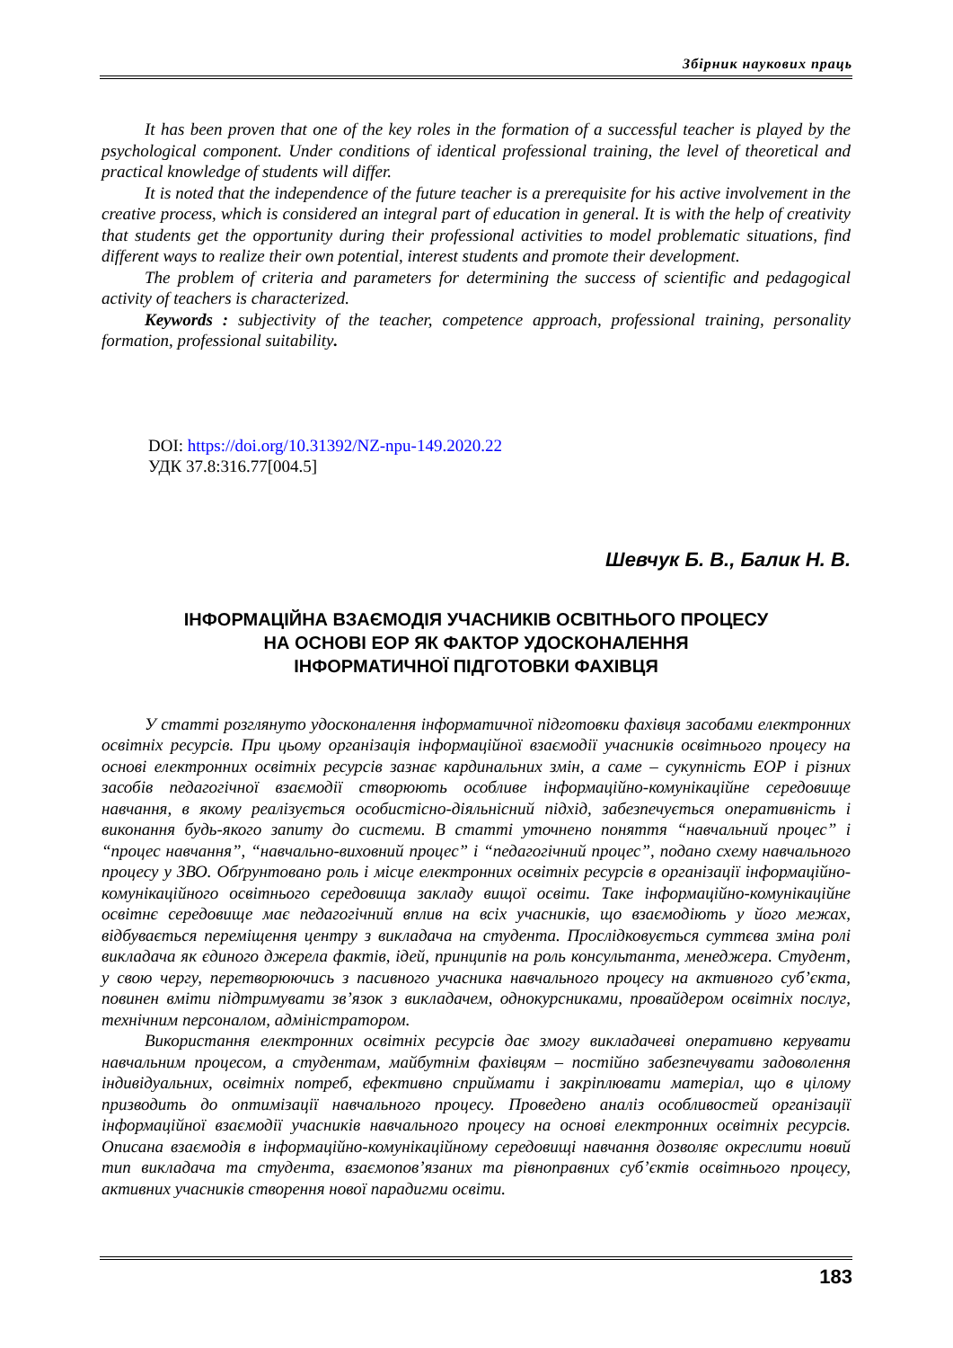Збірник наукових праць
It has been proven that one of the key roles in the formation of a successful teacher is played by the psychological component. Under conditions of identical professional training, the level of theoretical and practical knowledge of students will differ.
It is noted that the independence of the future teacher is a prerequisite for his active involvement in the creative process, which is considered an integral part of education in general. It is with the help of creativity that students get the opportunity during their professional activities to model problematic situations, find different ways to realize their own potential, interest students and promote their development.
The problem of criteria and parameters for determining the success of scientific and pedagogical activity of teachers is characterized.
Keywords : subjectivity of the teacher, competence approach, professional training, personality formation, professional suitability.
DOI: https://doi.org/10.31392/NZ-npu-149.2020.22
УДК 37.8:316.77[004.5]
Шевчук Б. В., Балик Н. В.
ІНФОРМАЦІЙНА ВЗАЄМОДІЯ УЧАСНИКІВ ОСВІТНЬОГО ПРОЦЕСУ
НА ОСНОВІ ЕОР ЯК ФАКТОР УДОСКОНАЛЕННЯ
ІНФОРМАТИЧНОЇ ПІДГОТОВКИ ФАХІВЦЯ
У статті розглянуто удосконалення інформатичної підготовки фахівця засобами електронних освітніх ресурсів. При цьому організація інформаційної взаємодії учасників освітнього процесу на основі електронних освітніх ресурсів зазнає кардинальних змін, а саме – сукупність ЕОР і різних засобів педагогічної взаємодії створюють особливе інформаційно-комунікаційне середовище навчання, в якому реалізується особистісно-діяльнісний підхід, забезпечується оперативність і виконання будь-якого запиту до системи. В статті уточнено поняття “навчальний процес” і “процес навчання”, “навчально-виховний процес” і “педагогічний процес”, подано схему навчального процесу у ЗВО. Обґрунтовано роль і місце електронних освітніх ресурсів в організації інформаційно-комунікаційного освітнього середовища закладу вищої освіти. Таке інформаційно-комунікаційне освітнє середовище має педагогічний вплив на всіх учасників, що взаємодіють у його межах, відбувається переміщення центру з викладача на студента. Прослідковується суттєва зміна ролі викладача як єдиного джерела фактів, ідей, принципів на роль консультанта, менеджера. Студент, у свою чергу, перетворюючись з пасивного учасника навчального процесу на активного суб’єкта, повинен вміти підтримувати зв’язок з викладачем, однокурсниками, провайдером освітніх послуг, технічним персоналом, адміністратором.
Використання електронних освітніх ресурсів дає змогу викладачеві оперативно керувати навчальним процесом, а студентам, майбутнім фахівцям – постійно забезпечувати задоволення індивідуальних, освітніх потреб, ефективно сприймати і закріплювати матеріал, що в цілому призводить до оптимізації навчального процесу. Проведено аналіз особливостей організації інформаційної взаємодії учасників навчального процесу на основі електронних освітніх ресурсів. Описана взаємодія в інформаційно-комунікаційному середовищі навчання дозволяє окреслити новий тип викладача та студента, взаємопов’язаних та рівноправних суб’єктів освітнього процесу, активних учасників створення нової парадигми освіти.
183